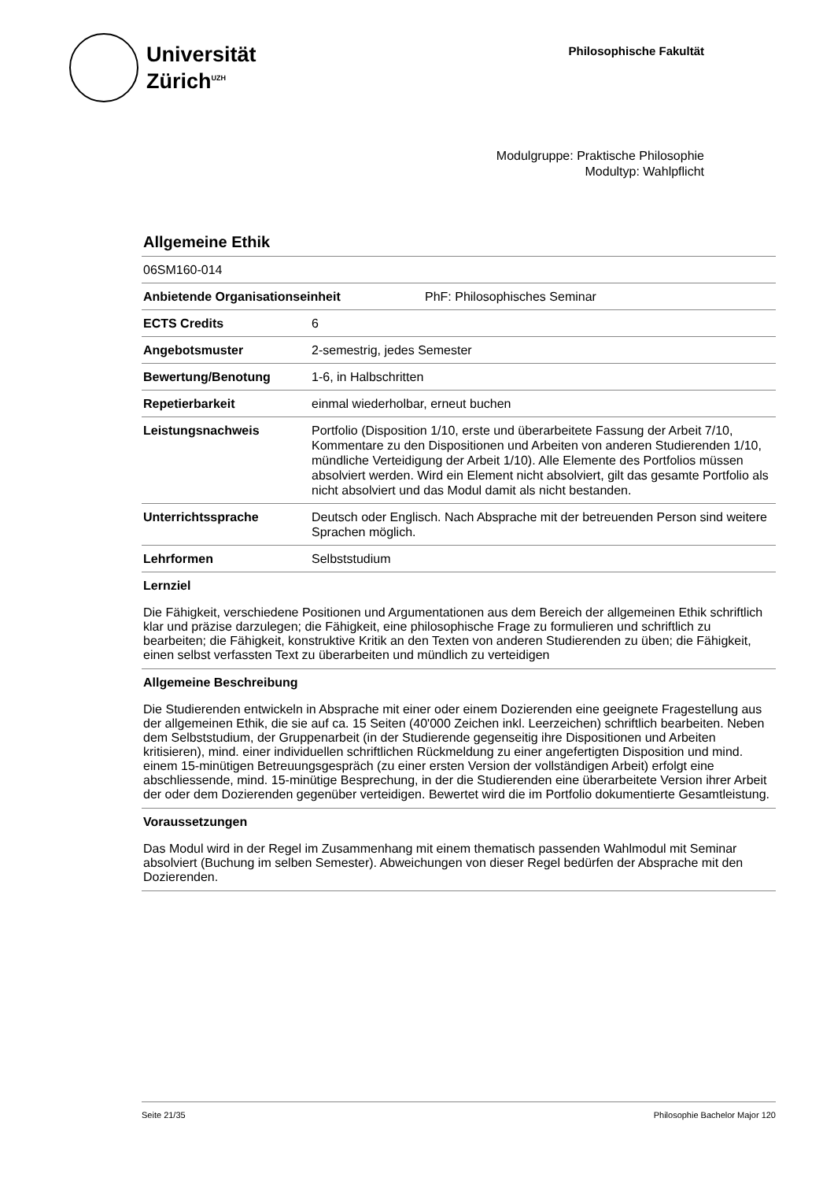Universität
Zürich<sup>UZH</sup>
Philosophische Fakultät
Modulgruppe: Praktische Philosophie
Modultyp: Wahlpflicht
Allgemeine Ethik
06SM160-014
Anbietende Organisationseinheit PhF: Philosophisches Seminar
ECTS Credits 6
Angebotsmuster 2-semestrig, jedes Semester
Bewertung/Benotung 1-6, in Halbschritten
Repetierbarkeit einmal wiederholbar, erneut buchen
Leistungsnachweis Portfolio (Disposition 1/10, erste und überarbeitete Fassung der Arbeit 7/10, Kommentare zu den Dispositionen und Arbeiten von anderen Studierenden 1/10, mündliche Verteidigung der Arbeit 1/10). Alle Elemente des Portfolios müssen absolviert werden. Wird ein Element nicht absolviert, gilt das gesamte Portfolio als nicht absolviert und das Modul damit als nicht bestanden.
Unterrichtssprache Deutsch oder Englisch. Nach Absprache mit der betreuenden Person sind weitere Sprachen möglich.
Lehrformen Selbststudium
Lernziel
Die Fähigkeit, verschiedene Positionen und Argumentationen aus dem Bereich der allgemeinen Ethik schriftlich klar und präzise darzulegen; die Fähigkeit, eine philosophische Frage zu formulieren und schriftlich zu bearbeiten; die Fähigkeit, konstruktive Kritik an den Texten von anderen Studierenden zu üben; die Fähigkeit, einen selbst verfassten Text zu überarbeiten und mündlich zu verteidigen
Allgemeine Beschreibung
Die Studierenden entwickeln in Absprache mit einer oder einem Dozierenden eine geeignete Fragestellung aus der allgemeinen Ethik, die sie auf ca. 15 Seiten (40'000 Zeichen inkl. Leerzeichen) schriftlich bearbeiten. Neben dem Selbststudium, der Gruppenarbeit (in der Studierende gegenseitig ihre Dispositionen und Arbeiten kritisieren), mind. einer individuellen schriftlichen Rückmeldung zu einer angefertigten Disposition und mind. einem 15-minütigen Betreuungsgespräch (zu einer ersten Version der vollständigen Arbeit) erfolgt eine abschliessende, mind. 15-minütige Besprechung, in der die Studierenden eine überarbeitete Version ihrer Arbeit der oder dem Dozierenden gegenüber verteidigen. Bewertet wird die im Portfolio dokumentierte Gesamtleistung.
Voraussetzungen
Das Modul wird in der Regel im Zusammenhang mit einem thematisch passenden Wahlmodul mit Seminar absolviert (Buchung im selben Semester). Abweichungen von dieser Regel bedürfen der Absprache mit den Dozierenden.
Seite 21/35 Philosophie Bachelor Major 120